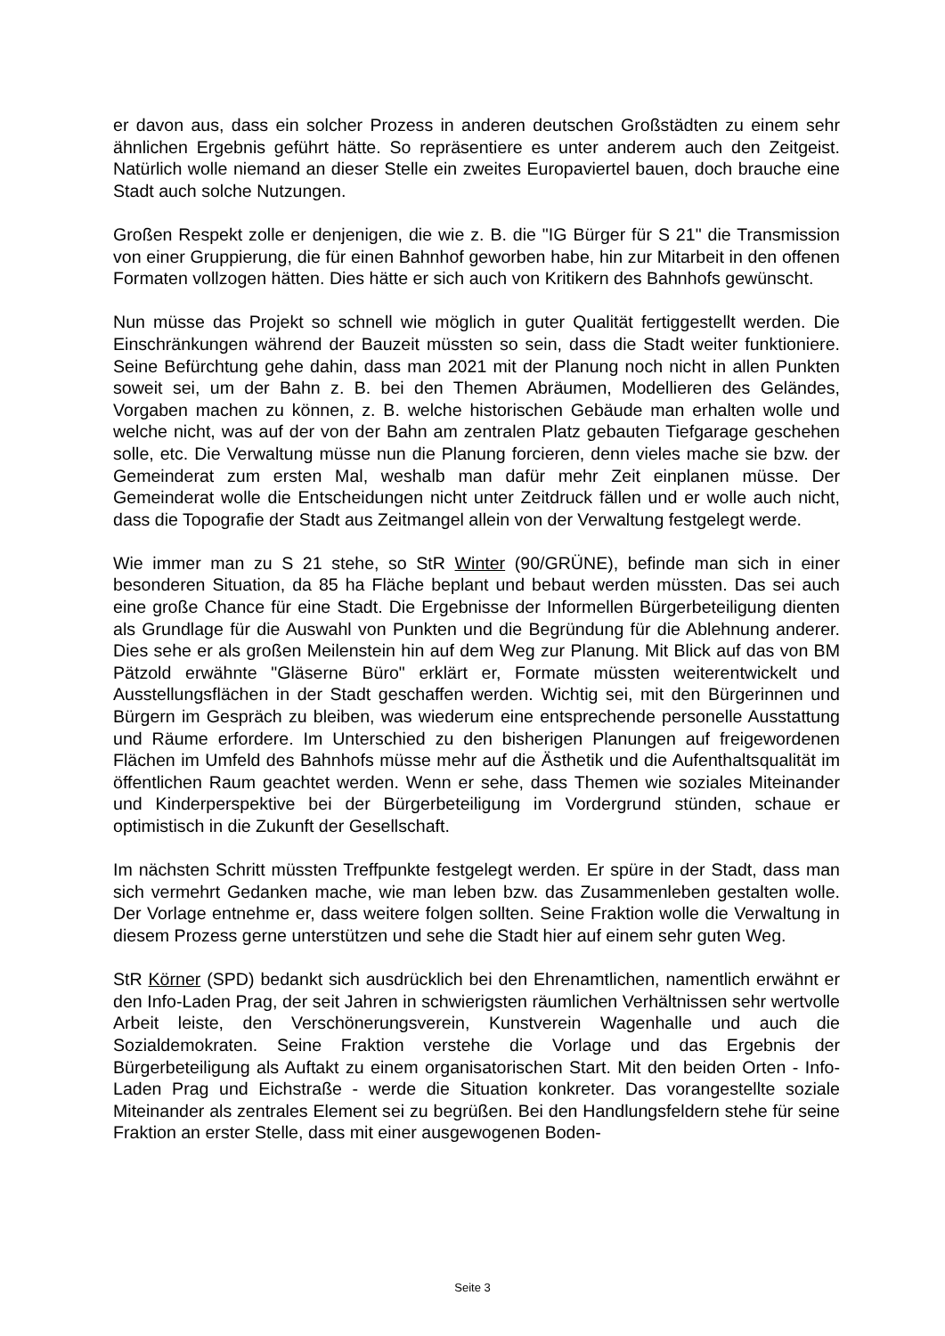er davon aus, dass ein solcher Prozess in anderen deutschen Großstädten zu einem sehr ähnlichen Ergebnis geführt hätte. So repräsentiere es unter anderem auch den Zeitgeist. Natürlich wolle niemand an dieser Stelle ein zweites Europaviertel bauen, doch brauche eine Stadt auch solche Nutzungen.
Großen Respekt zolle er denjenigen, die wie z. B. die "IG Bürger für S 21" die Transmission von einer Gruppierung, die für einen Bahnhof geworben habe, hin zur Mitarbeit in den offenen Formaten vollzogen hätten. Dies hätte er sich auch von Kritikern des Bahnhofs gewünscht.
Nun müsse das Projekt so schnell wie möglich in guter Qualität fertiggestellt werden. Die Einschränkungen während der Bauzeit müssten so sein, dass die Stadt weiter funktioniere. Seine Befürchtung gehe dahin, dass man 2021 mit der Planung noch nicht in allen Punkten soweit sei, um der Bahn z. B. bei den Themen Abräumen, Modellieren des Geländes, Vorgaben machen zu können, z. B. welche historischen Gebäude man erhalten wolle und welche nicht, was auf der von der Bahn am zentralen Platz gebauten Tiefgarage geschehen solle, etc. Die Verwaltung müsse nun die Planung forcieren, denn vieles mache sie bzw. der Gemeinderat zum ersten Mal, weshalb man dafür mehr Zeit einplanen müsse. Der Gemeinderat wolle die Entscheidungen nicht unter Zeitdruck fällen und er wolle auch nicht, dass die Topografie der Stadt aus Zeitmangel allein von der Verwaltung festgelegt werde.
Wie immer man zu S 21 stehe, so StR Winter (90/GRÜNE), befinde man sich in einer besonderen Situation, da 85 ha Fläche beplant und bebaut werden müssten. Das sei auch eine große Chance für eine Stadt. Die Ergebnisse der Informellen Bürgerbeteiligung dienten als Grundlage für die Auswahl von Punkten und die Begründung für die Ablehnung anderer. Dies sehe er als großen Meilenstein hin auf dem Weg zur Planung. Mit Blick auf das von BM Pätzold erwähnte "Gläserne Büro" erklärt er, Formate müssten weiterentwickelt und Ausstellungsflächen in der Stadt geschaffen werden. Wichtig sei, mit den Bürgerinnen und Bürgern im Gespräch zu bleiben, was wiederum eine entsprechende personelle Ausstattung und Räume erfordere. Im Unterschied zu den bisherigen Planungen auf freigewordenen Flächen im Umfeld des Bahnhofs müsse mehr auf die Ästhetik und die Aufenthaltsqualität im öffentlichen Raum geachtet werden. Wenn er sehe, dass Themen wie soziales Miteinander und Kinderperspektive bei der Bürgerbeteiligung im Vordergrund stünden, schaue er optimistisch in die Zukunft der Gesellschaft.
Im nächsten Schritt müssten Treffpunkte festgelegt werden. Er spüre in der Stadt, dass man sich vermehrt Gedanken mache, wie man leben bzw. das Zusammenleben gestalten wolle. Der Vorlage entnehme er, dass weitere folgen sollten. Seine Fraktion wolle die Verwaltung in diesem Prozess gerne unterstützen und sehe die Stadt hier auf einem sehr guten Weg.
StR Körner (SPD) bedankt sich ausdrücklich bei den Ehrenamtlichen, namentlich erwähnt er den Info-Laden Prag, der seit Jahren in schwierigsten räumlichen Verhältnissen sehr wertvolle Arbeit leiste, den Verschönerungsverein, Kunstverein Wagenhalle und auch die Sozialdemokraten. Seine Fraktion verstehe die Vorlage und das Ergebnis der Bürgerbeteiligung als Auftakt zu einem organisatorischen Start. Mit den beiden Orten - Info-Laden Prag und Eichstraße - werde die Situation konkreter. Das vorangestellte soziale Miteinander als zentrales Element sei zu begrüßen. Bei den Handlungsfeldern stehe für seine Fraktion an erster Stelle, dass mit einer ausgewogenen Boden-
Seite 3